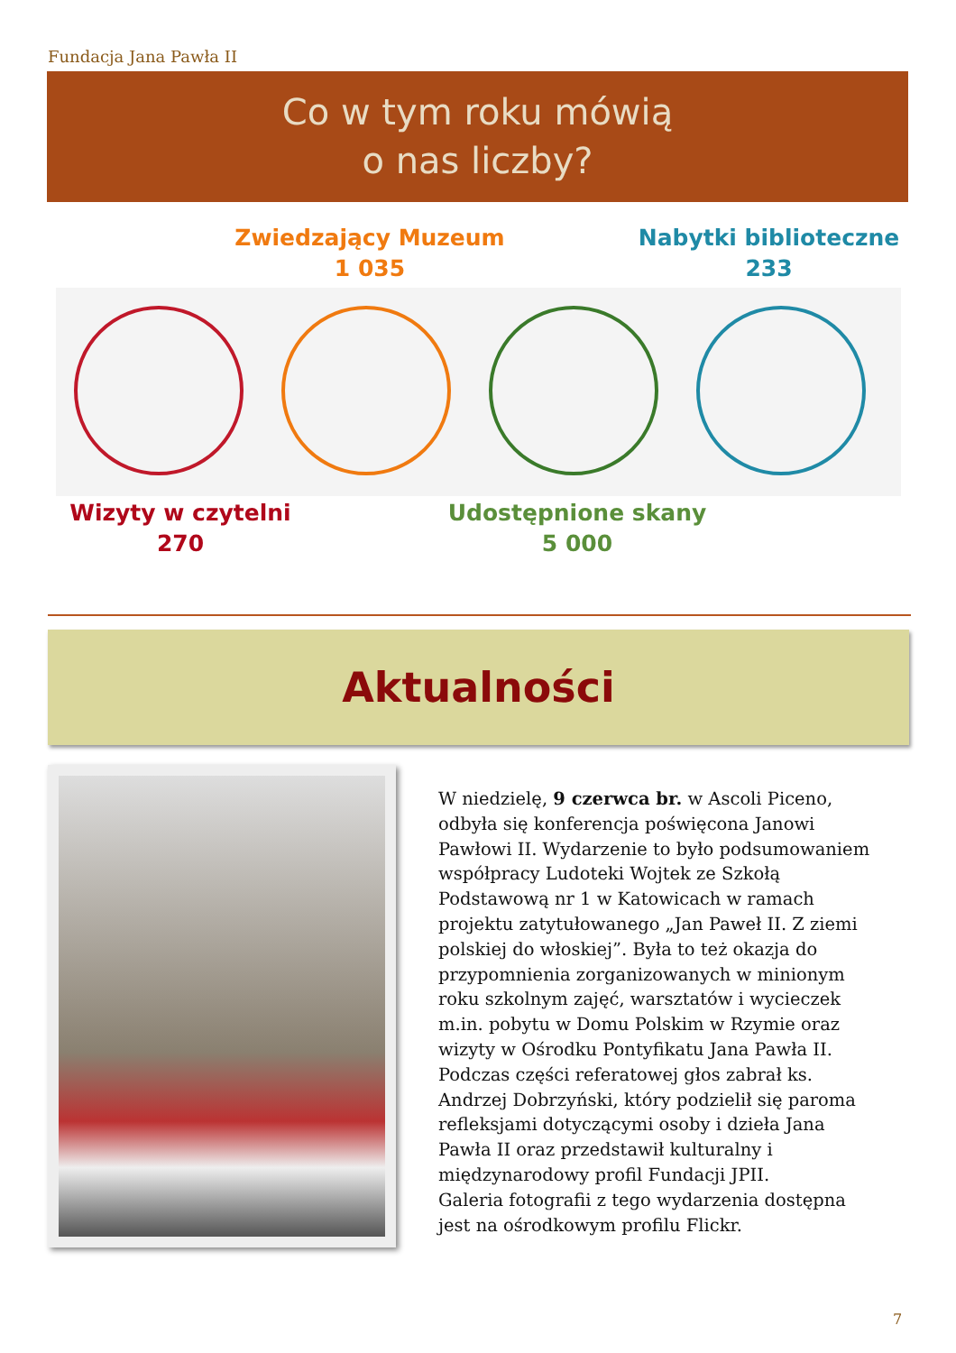Fundacja Jana Pawła II
Co w tym roku mówią
o nas liczby?
Zwiedzający Muzeum
1 035
Nabytki biblioteczne
233
Wizyty w czytelni
270
Udostępnione skany
5 000
Aktualności
W niedzielę, 9 czerwca br. w Ascoli Piceno, odbyła się konferencja poświęcona Janowi Pawłowi II. Wydarzenie to było podsumowaniem współpracy Ludoteki Wojtek ze Szkołą Podstawową nr 1 w Katowicach w ramach projektu zatytułowanego „Jan Paweł II. Z ziemi polskiej do włoskiej”. Była to też okazja do przypomnienia zorganizowanych w minionym roku szkolnym zajęć, warsztatów i wycieczek m.in. pobytu w Domu Polskim w Rzymie oraz wizyty w Ośrodku Pontyfikatu Jana Pawła II. Podczas części referatowej głos zabrał ks. Andrzej Dobrzyński, który podzielił się paroma refleksjami dotyczącymi osoby i dzieła Jana Pawła II oraz przedstawił kulturalny i międzynarodowy profil Fundacji JPII.
Galeria fotografii z tego wydarzenia dostępna jest na ośrodkowym profilu Flickr.
7